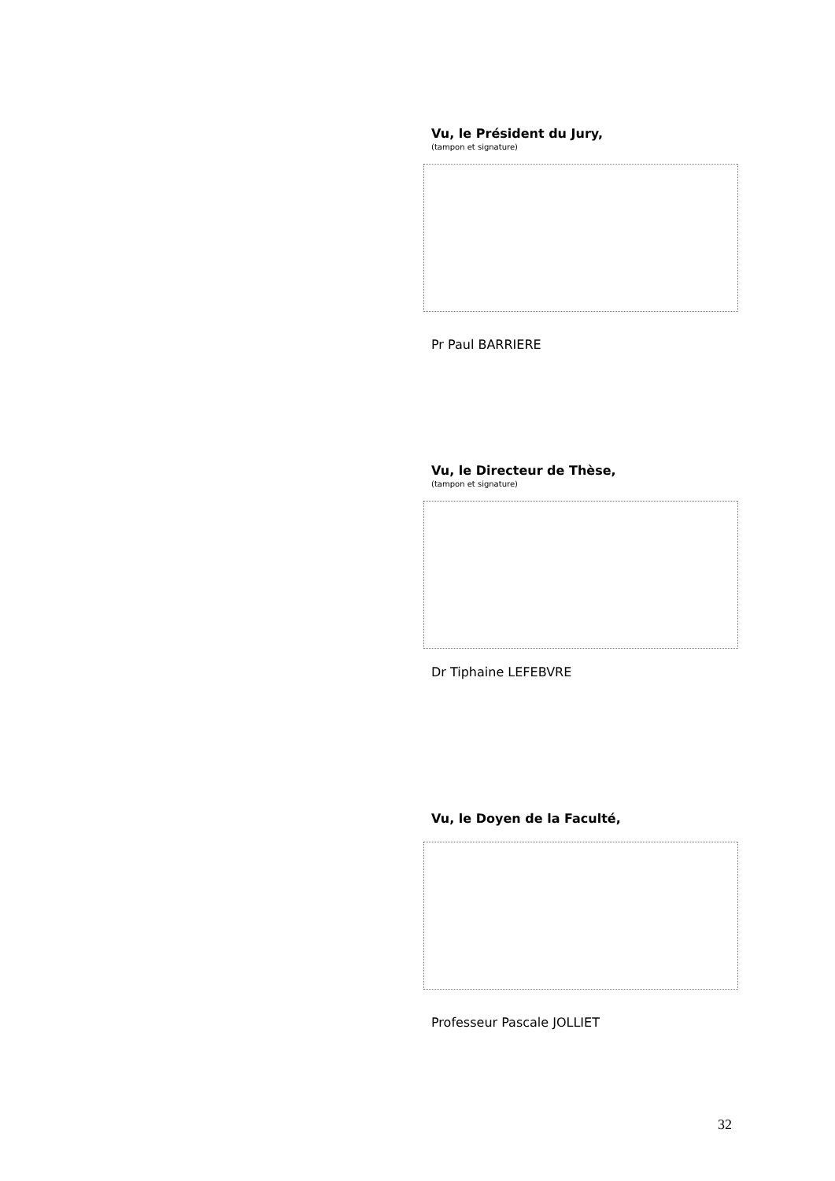Vu, le Président du Jury,
(tampon et signature)
Pr Paul BARRIERE
Vu, le Directeur de Thèse,
(tampon et signature)
Dr Tiphaine LEFEBVRE
Vu, le Doyen de la Faculté,
Professeur Pascale JOLLIET
32